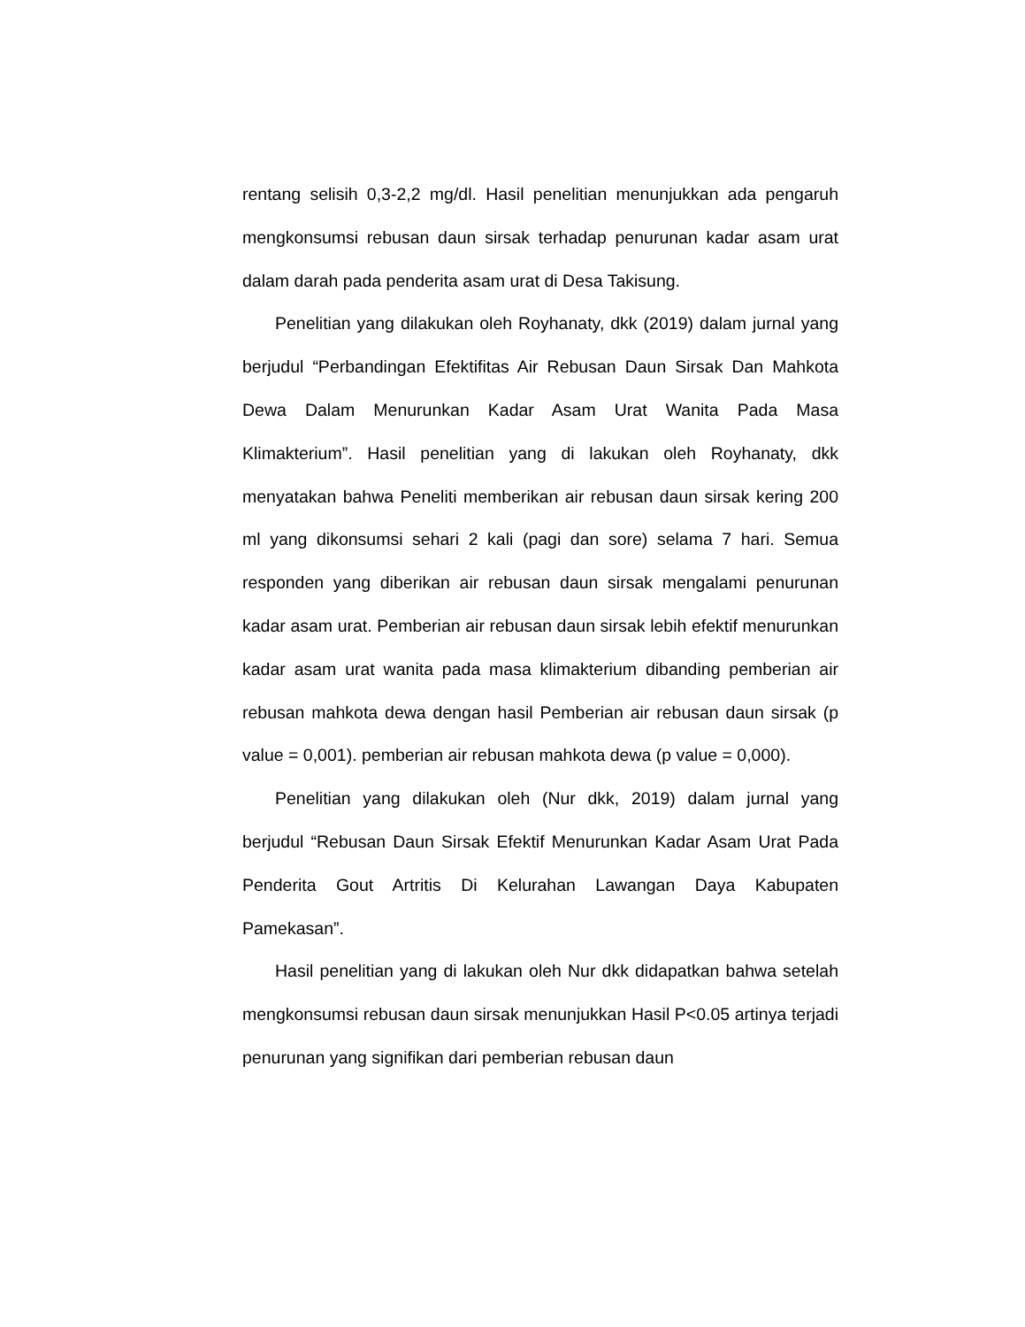rentang selisih 0,3-2,2 mg/dl. Hasil penelitian menunjukkan ada pengaruh mengkonsumsi rebusan daun sirsak terhadap penurunan kadar asam urat dalam darah pada penderita asam urat di Desa Takisung.
Penelitian yang dilakukan oleh Royhanaty, dkk (2019) dalam jurnal yang berjudul “Perbandingan Efektifitas Air Rebusan Daun Sirsak Dan Mahkota Dewa Dalam Menurunkan Kadar Asam Urat Wanita Pada Masa Klimakterium”. Hasil penelitian yang di lakukan oleh Royhanaty, dkk menyatakan bahwa Peneliti memberikan air rebusan daun sirsak kering 200 ml yang dikonsumsi sehari 2 kali (pagi dan sore) selama 7 hari. Semua responden yang diberikan air rebusan daun sirsak mengalami penurunan kadar asam urat. Pemberian air rebusan daun sirsak lebih efektif menurunkan kadar asam urat wanita pada masa klimakterium dibanding pemberian air rebusan mahkota dewa dengan hasil Pemberian air rebusan daun sirsak (p value = 0,001). pemberian air rebusan mahkota dewa (p value = 0,000).
Penelitian yang dilakukan oleh (Nur dkk, 2019) dalam jurnal yang berjudul “Rebusan Daun Sirsak Efektif Menurunkan Kadar Asam Urat Pada Penderita Gout Artritis Di Kelurahan Lawangan Daya Kabupaten Pamekasan”.
Hasil penelitian yang di lakukan oleh Nur dkk didapatkan bahwa setelah mengkonsumsi rebusan daun sirsak menunjukkan Hasil P<0.05 artinya terjadi penurunan yang signifikan dari pemberian rebusan daun